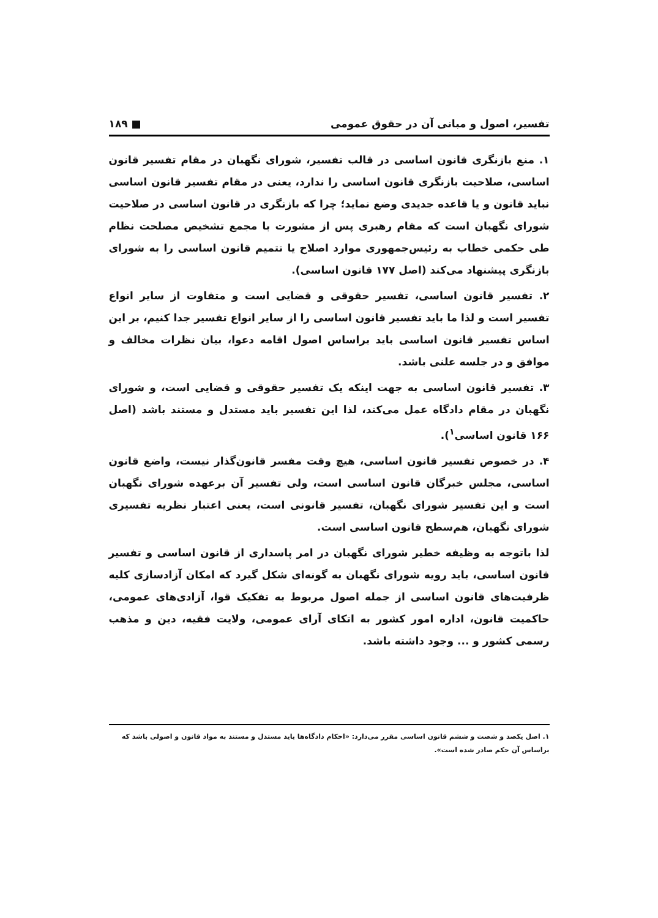تفسیر، اصول و مبانی آن در حقوق عمومی ■ ۱۸۹
۱. منع بازنگری قانون اساسی در قالب تفسیر، شورای نگهبان در مقام تفسیر قانون اساسی، صلاحیت بازنگری قانون اساسی را ندارد، یعنی در مقام تفسیر قانون اساسی نباید قانون و یا قاعده جدیدی وضع نماید؛ چرا که بازنگری در قانون اساسی در صلاحیت شورای نگهبان است که مقام رهبری پس از مشورت با مجمع تشخیص مصلحت نظام طی حکمی خطاب به رئیس‌جمهوری موارد اصلاح یا تتمیم قانون اساسی را به شورای بازنگری پیشنهاد می‌کند (اصل ۱۷۷ قانون اساسی).
۲. تفسیر قانون اساسی، تفسیر حقوقی و قضایی است و متفاوت از سایر انواع تفسیر است و لذا ما باید تفسیر قانون اساسی را از سایر انواع تفسیر جدا کنیم، بر این اساس تفسیر قانون اساسی باید براساس اصول اقامه دعوا، بیان نظرات مخالف و موافق و در جلسه علنی باشد.
۳. تفسیر قانون اساسی به جهت اینکه یک تفسیر حقوقی و قضایی است، و شورای نگهبان در مقام دادگاه عمل می‌کند، لذا این تفسیر باید مستدل و مستند باشد (اصل ۱۶۶ قانون اساسی<sup>۱</sup>).
۴. در خصوص تفسیر قانون اساسی، هیچ وقت مفسر قانون‌گذار نیست، واضع قانون اساسی، مجلس خبرگان قانون اساسی است، ولی تفسیر آن برعهده شورای نگهبان است و این تفسیر شورای نگهبان، تفسیر قانونی است، یعنی اعتبار نظریه تفسیری شورای نگهبان، هم‌سطح قانون اساسی است.
لذا باتوجه به وظیفه خطیر شورای نگهبان در امر پاسداری از قانون اساسی و تفسیر قانون اساسی، باید رویه شورای نگهبان به گونه‌ای شکل گیرد که امکان آزادسازی کلیه ظرفیت‌های قانون اساسی از جمله اصول مربوط به تفکیک قوا، آزادی‌های عمومی، حاکمیت قانون، اداره امور کشور به اتکای آرای عمومی، ولایت فقیه، دین و مذهب رسمی کشور و ... وجود داشته باشد.
۱. اصل یکصد و شصت و ششم قانون اساسی مقرر می‌دارد: «احکام دادگاه‌ها باید مستدل و مستند به مواد قانون و اصولی باشد که براساس آن حکم صادر شده است».